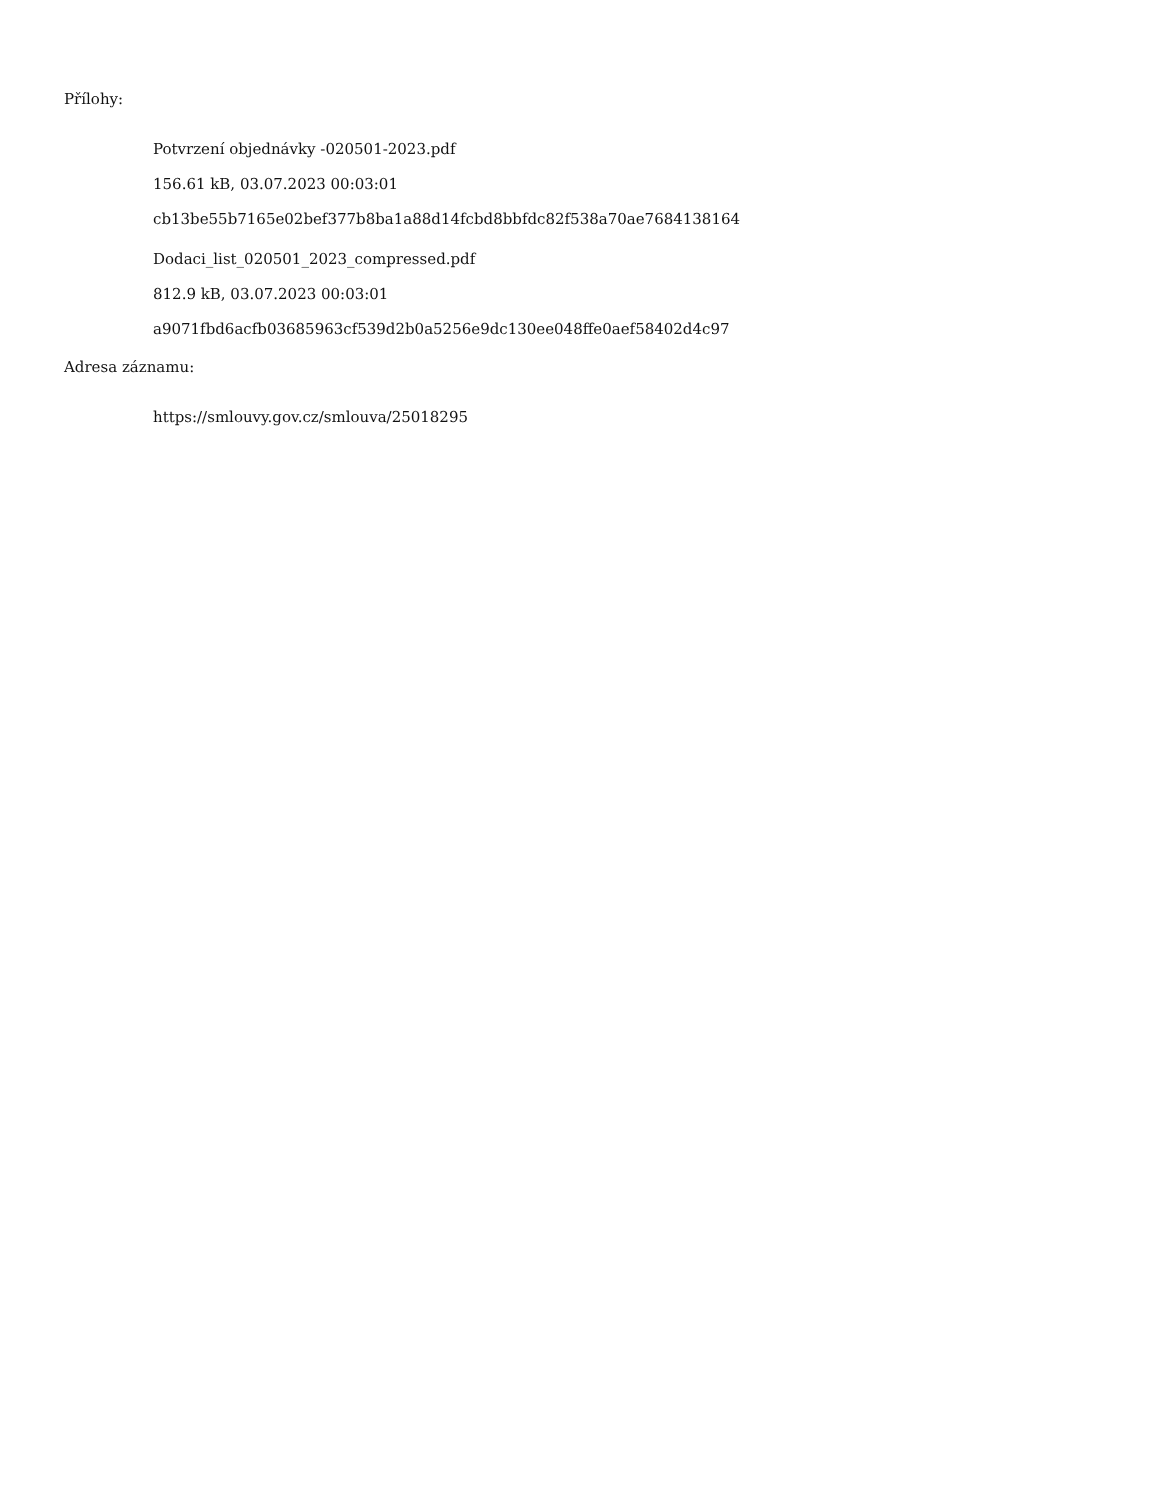Přílohy:
Potvrzení objednávky -020501-2023.pdf
156.61 kB, 03.07.2023 00:03:01
cb13be55b7165e02bef377b8ba1a88d14fcbd8bbfdc82f538a70ae7684138164
Dodaci_list_020501_2023_compressed.pdf
812.9 kB, 03.07.2023 00:03:01
a9071fbd6acfb03685963cf539d2b0a5256e9dc130ee048ffe0aef58402d4c97
Adresa záznamu:
https://smlouvy.gov.cz/smlouva/25018295